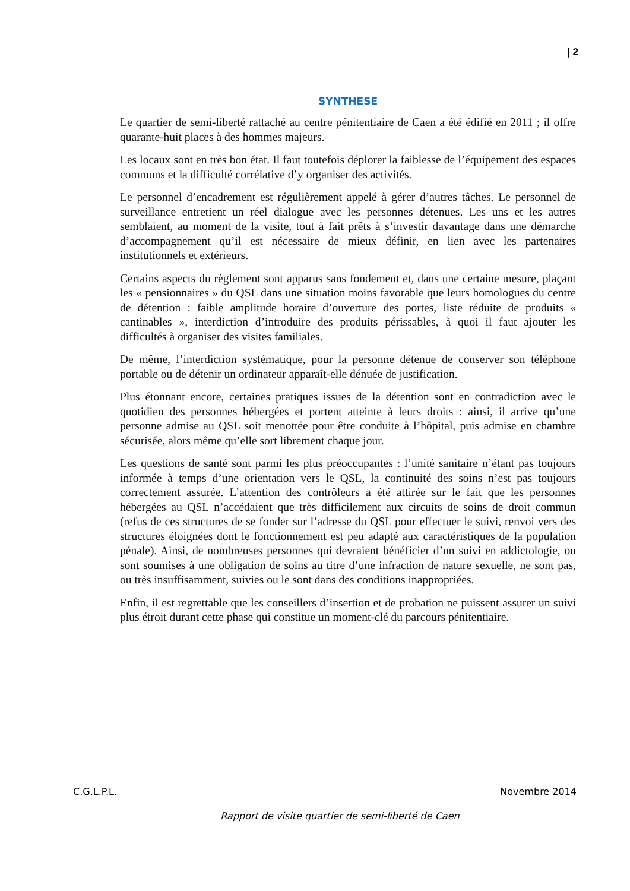| 2
SYNTHESE
Le quartier de semi-liberté rattaché au centre pénitentiaire de Caen a été édifié en 2011 ; il offre quarante-huit places à des hommes majeurs.
Les locaux sont en très bon état. Il faut toutefois déplorer la faiblesse de l’équipement des espaces communs et la difficulté corrélative d’y organiser des activités.
Le personnel d’encadrement est régulièrement appelé à gérer d’autres tâches. Le personnel de surveillance entretient un réel dialogue avec les personnes détenues. Les uns et les autres semblaient, au moment de la visite, tout à fait prêts à s’investir davantage dans une démarche d’accompagnement qu’il est nécessaire de mieux définir, en lien avec les partenaires institutionnels et extérieurs.
Certains aspects du règlement sont apparus sans fondement et, dans une certaine mesure, plaçant les « pensionnaires » du QSL dans une situation moins favorable que leurs homologues du centre de détention : faible amplitude horaire d’ouverture des portes, liste réduite de produits « cantinables », interdiction d’introduire des produits périssables, à quoi il faut ajouter les difficultés à organiser des visites familiales.
De même, l’interdiction systématique, pour la personne détenue de conserver son téléphone portable ou de détenir un ordinateur apparaît-elle dénuée de justification.
Plus étonnant encore, certaines pratiques issues de la détention sont en contradiction avec le quotidien des personnes hébergées et portent atteinte à leurs droits : ainsi, il arrive qu’une personne admise au QSL soit menottée pour être conduite à l’hôpital, puis admise en chambre sécurisée, alors même qu’elle sort librement chaque jour.
Les questions de santé sont parmi les plus préoccupantes : l’unité sanitaire n’étant pas toujours informée à temps d’une orientation vers le QSL, la continuité des soins n’est pas toujours correctement assurée. L’attention des contrôleurs a été attirée sur le fait que les personnes hébergées au QSL n’accédaient que très difficilement aux circuits de soins de droit commun (refus de ces structures de se fonder sur l’adresse du QSL pour effectuer le suivi, renvoi vers des structures éloignées dont le fonctionnement est peu adapté aux caractéristiques de la population pénale). Ainsi, de nombreuses personnes qui devraient bénéficier d’un suivi en addictologie, ou sont soumises à une obligation de soins au titre d’une infraction de nature sexuelle, ne sont pas, ou très insuffisamment, suivies ou le sont dans des conditions inappropriées.
Enfin, il est regrettable que les conseillers d’insertion et de probation ne puissent assurer un suivi plus étroit durant cette phase qui constitue un moment-clé du parcours pénitentiaire.
C.G.L.P.L. Novembre 2014
Rapport de visite quartier de semi-liberté de Caen